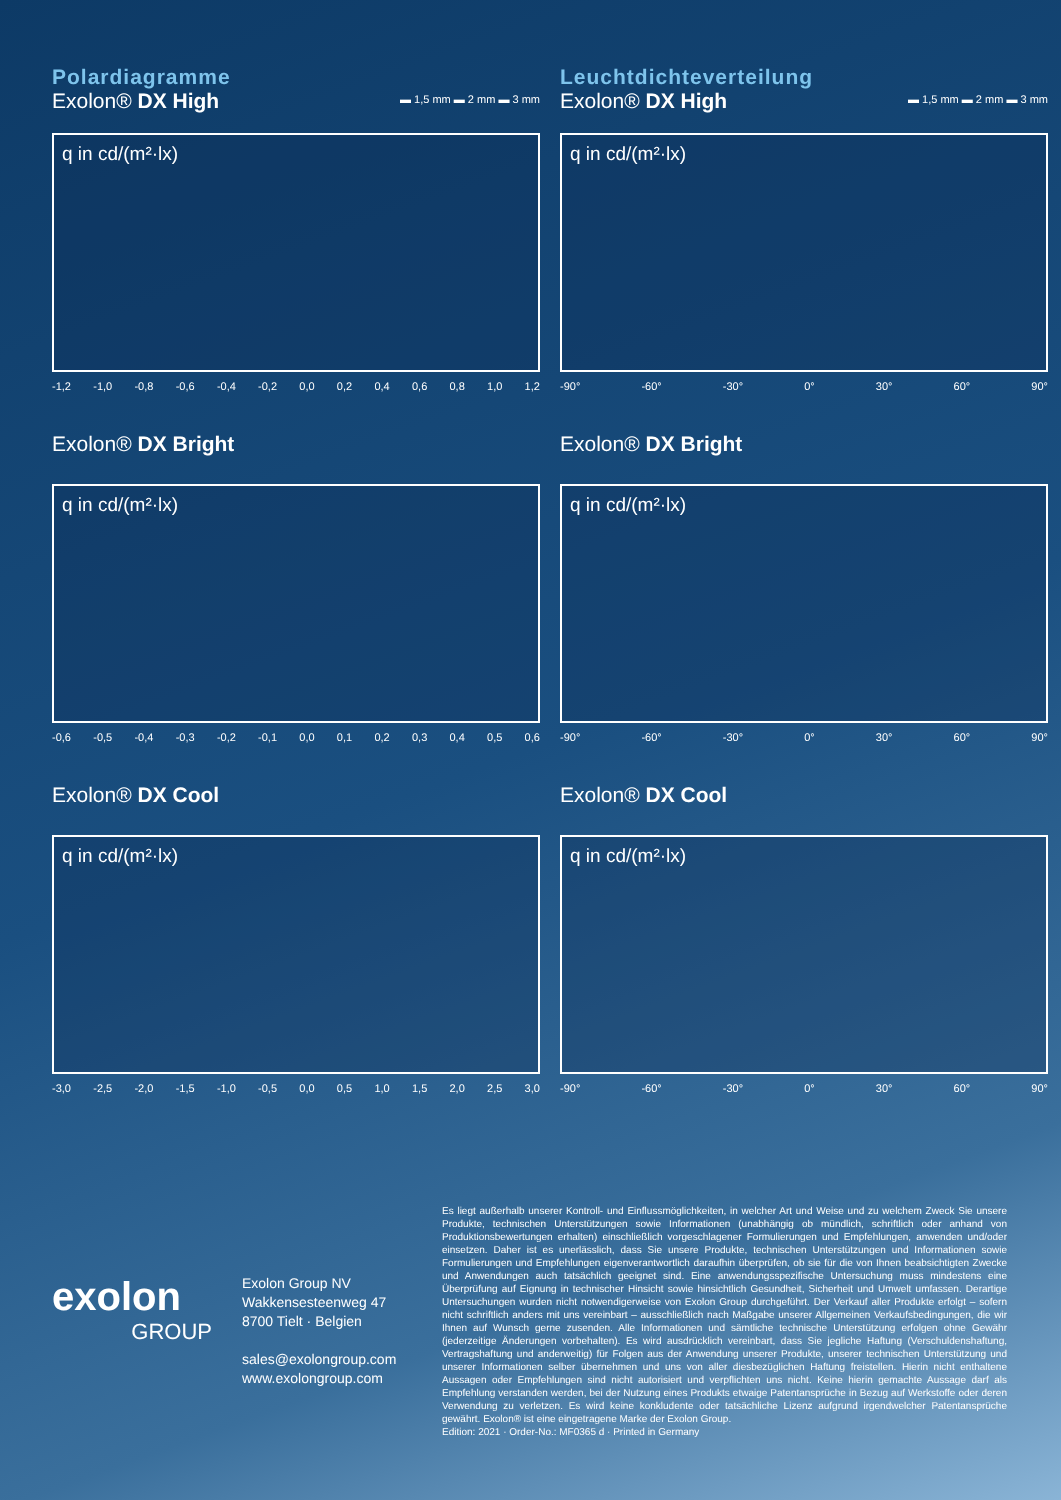Polardiagramme
Exolon® DX High
▬ 1,5 mm ▬ 2 mm ▬ 3 mm
q in cd/(m²·lx)
-1,2 -1,0 -0,8 -0,6 -0,4 -0,2 0,0 0,2 0,4 0,6 0,8 1,0 1,2
Leuchtdichteverteilung
Exolon® DX High
▬ 1,5 mm ▬ 2 mm ▬ 3 mm
q in cd/(m²·lx)
-90° -60° -30° 0° 30° 60° 90°
Exolon® DX Bright
q in cd/(m²·lx)
-0,6 -0,5 -0,4 -0,3 -0,2 -0,1 0,0 0,1 0,2 0,3 0,4 0,5 0,6
Exolon® DX Bright
q in cd/(m²·lx)
-90° -60° -30° 0° 30° 60° 90°
Exolon® DX Cool
q in cd/(m²·lx)
-3,0 -2,5 -2,0 -1,5 -1,0 -0,5 0,0 0,5 1,0 1,5 2,0 2,5 3,0
Exolon® DX Cool
q in cd/(m²·lx)
-90° -60° -30° 0° 30° 60° 90°
exolon
GROUP
Exolon Group NV
Wakkensesteenweg 47
8700 Tielt · Belgien
sales@exolongroup.com
www.exolongroup.com
Es liegt außerhalb unserer Kontroll- und Einflussmöglichkeiten, in welcher Art und Weise und zu welchem Zweck Sie unsere Produkte, technischen Unterstützungen sowie Informationen (unabhängig ob mündlich, schriftlich oder anhand von Produktionsbewertungen erhalten) einschließlich vorgeschlagener Formulierungen und Empfehlungen, anwenden und/oder einsetzen. Daher ist es unerlässlich, dass Sie unsere Produkte, technischen Unterstützungen und Informationen sowie Formulierungen und Empfehlungen eigenverantwortlich daraufhin überprüfen, ob sie für die von Ihnen beabsichtigten Zwecke und Anwendungen auch tatsächlich geeignet sind. Eine anwendungsspezifische Untersuchung muss mindestens eine Überprüfung auf Eignung in technischer Hinsicht sowie hinsichtlich Gesundheit, Sicherheit und Umwelt umfassen. Derartige Untersuchungen wurden nicht notwendigerweise von Exolon Group durchgeführt. Der Verkauf aller Produkte erfolgt – sofern nicht schriftlich anders mit uns vereinbart – ausschließlich nach Maßgabe unserer Allgemeinen Verkaufsbedingungen, die wir Ihnen auf Wunsch gerne zusenden. Alle Informationen und sämtliche technische Unterstützung erfolgen ohne Gewähr (jederzeitige Änderungen vorbehalten). Es wird ausdrücklich vereinbart, dass Sie jegliche Haftung (Verschuldenshaftung, Vertragshaftung und anderweitig) für Folgen aus der Anwendung unserer Produkte, unserer technischen Unterstützung und unserer Informationen selber übernehmen und uns von aller diesbezüglichen Haftung freistellen. Hierin nicht enthaltene Aussagen oder Empfehlungen sind nicht autorisiert und verpflichten uns nicht. Keine hierin gemachte Aussage darf als Empfehlung verstanden werden, bei der Nutzung eines Produkts etwaige Patentansprüche in Bezug auf Werkstoffe oder deren Verwendung zu verletzen. Es wird keine konkludente oder tatsächliche Lizenz aufgrund irgendwelcher Patentansprüche gewährt. Exolon® ist eine eingetragene Marke der Exolon Group.
Edition: 2021 · Order-No.: MF0365 d · Printed in Germany